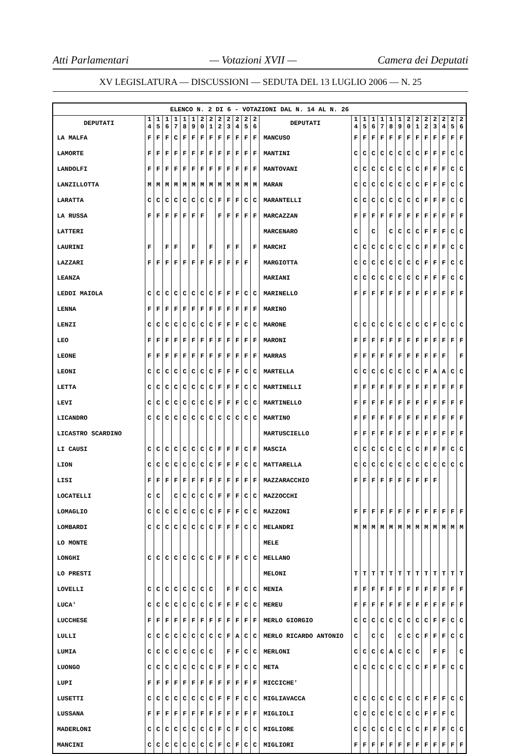Atti Parlamentari — Votazioni XVII — Camera dei Deputati
XV LEGISLATURA — DISCUSSIONI — SEDUTA DEL 13 LUGLIO 2006 — N. 25
| ELENCO N. 2 DI 6 - VOTAZIONI DAL N. 14 AL N. 26 | | | | | | | | | | | | | | | | | | | | | | | | | | | |
| --- | --- | --- | --- | --- | --- | --- | --- | --- | --- | --- | --- | --- | --- | --- | --- | --- | --- | --- | --- | --- | --- | --- | --- | --- | --- | --- | --- |
| DEPUTATI | 1 4 | 1 5 | 1 6 | 1 7 | 1 8 | 1 9 | 2 0 | 2 1 | 2 2 | 2 3 | 2 4 | 2 5 | 2 6 | DEPUTATI | 1 4 | 1 5 | 1 6 | 1 7 | 1 8 | 1 9 | 2 0 | 2 1 | 2 2 | 2 3 | 2 4 | 2 5 | 2 6 |
| LA MALFA | F | F | F | C | F | F | F | F | F | F | F | F | F | MANCUSO | F | F | F | F | F | F | F | F | F | F | F | F | F |
| LAMORTE | F | F | F | F | F | F | F | F | F | F | F | F | F | MANTINI | C | C | C | C | C | C | C | C | F | F | F | C | C |
| LANDOLFI | F | F | F | F | F | F | F | F | F | F | F | F | F | MANTOVANI | C | C | C | C | C | C | C | C | F | F | F | C | C |
| LANZILLOTTA | M | M | M | M | M | M | M | M | M | M | M | M | M | MARAN | C | C | C | C | C | C | C | C | F | F | F | C | C |
| LARATTA | C | C | C | C | C | C | C | C | F | F | F | C | C | MARANTELLI | C | C | C | C | C | C | C | C | F | F | F | C | C |
| LA RUSSA | F | F | F | F | F | F | F | | F | F | F | F | F | MARCAZZAN | F | F | F | F | F | F | F | F | F | F | F | F | F |
| LATTERI | | | | | | | | | | | | | | MARCENARO | C | | C | | C | C | C | C | F | F | F | C | C |
| LAURINI | F | | F | F | | F | | F | | F | F | | F | MARCHI | C | C | C | C | C | C | C | C | F | F | F | C | C |
| LAZZARI | F | F | F | F | F | F | F | F | F | F | F | F | | MARGIOTTA | C | C | C | C | C | C | C | C | F | F | F | C | C |
| LEANZA | | | | | | | | | | | | | | MARIANI | C | C | C | C | C | C | C | C | F | F | F | C | C |
| LEDDI MAIOLA | C | C | C | C | C | C | C | C | F | F | F | C | C | MARINELLO | F | F | F | F | F | F | F | F | F | F | F | F | F |
| LENNA | F | F | F | F | F | F | F | F | F | F | F | F | F | MARINO | | | | | | | | | | | | | |
| LENZI | C | C | C | C | C | C | C | C | F | F | F | C | C | MARONE | C | C | C | C | C | C | C | C | C | F | C | C | C |
| LEO | F | F | F | F | F | F | F | F | F | F | F | F | F | MARONI | F | F | F | F | F | F | F | F | F | F | F | F | F |
| LEONE | F | F | F | F | F | F | F | F | F | F | F | F | F | MARRAS | F | F | F | F | F | F | F | F | F | F | F | | F |
| LEONI | C | C | C | C | C | C | C | C | F | F | F | C | C | MARTELLA | C | C | C | C | C | C | C | C | F | A | A | C | C |
| LETTA | C | C | C | C | C | C | C | C | F | F | F | C | C | MARTINELLI | F | F | F | F | F | F | F | F | F | F | F | F | F |
| LEVI | C | C | C | C | C | C | C | C | F | F | F | C | C | MARTINELLO | F | F | F | F | F | F | F | F | F | F | F | F | F |
| LICANDRO | C | C | C | C | C | C | C | C | C | C | C | C | C | MARTINO | F | F | F | F | F | F | F | F | F | F | F | F | F |
| LICASTRO SCARDINO | | | | | | | | | | | | | | MARTUSCIELLO | F | F | F | F | F | F | F | F | F | F | F | F | F |
| LI CAUSI | C | C | C | C | C | C | C | C | F | F | F | C | F | MASCIA | C | C | C | C | C | C | C | C | F | F | F | C | C |
| LION | C | C | C | C | C | C | C | C | F | F | F | C | C | MATTARELLA | C | C | C | C | C | C | C | C | C | C | C | C | C |
| LISI | F | F | F | F | F | F | F | F | F | F | F | F | F | MAZZARACCHIO | F | F | F | F | F | F | F | F | F | F | | | |
| LOCATELLI | C | C | | C | C | C | C | C | F | F | F | C | C | MAZZOCCHI | | | | | | | | | | | | | |
| LOMAGLIO | C | C | C | C | C | C | C | C | F | F | F | C | C | MAZZONI | F | F | F | F | F | F | F | F | F | F | F | F | F |
| LOMBARDI | C | C | C | C | C | C | C | C | F | F | F | C | C | MELANDRI | M | M | M | M | M | M | M | M | M | M | M | M | M |
| LO MONTE | | | | | | | | | | | | | | MELE | | | | | | | | | | | | | |
| LONGHI | C | C | C | C | C | C | C | C | F | F | F | C | C | MELLANO | | | | | | | | | | | | | |
| LO PRESTI | | | | | | | | | | | | | | MELONI | T | T | T | T | T | T | T | T | T | T | T | T | T |
| LOVELLI | C | C | C | C | C | C | C | C | | F | F | C | C | MENIA | F | F | F | F | F | F | F | F | F | F | F | F | F |
| LUCA' | C | C | C | C | C | C | C | C | F | F | F | C | C | MEREU | F | F | F | F | F | F | F | F | F | F | F | F | F |
| LUCCHESE | F | F | F | F | F | F | F | F | F | F | F | F | F | MERLO GIORGIO | C | C | C | C | C | C | C | C | C | F | F | C | C |
| LULLI | C | C | C | C | C | C | C | C | C | F | A | C | C | MERLO RICARDO ANTONIO | C | | C | C | | C | C | C | F | F | F | C | C |
| LUMIA | C | C | C | C | C | C | C | C | | F | F | C | C | MERLONI | C | C | C | C | A | C | C | C | | F | F | | C |
| LUONGO | C | C | C | C | C | C | C | C | F | F | F | C | C | META | C | C | C | C | C | C | C | C | F | F | F | C | C |
| LUPI | F | F | F | F | F | F | F | F | F | F | F | F | F | MICCICHE' | | | | | | | | | | | | | |
| LUSETTI | C | C | C | C | C | C | C | C | F | F | F | C | C | MIGLIAVACCA | C | C | C | C | C | C | C | C | F | F | F | C | C |
| LUSSANA | F | F | F | F | F | F | F | F | F | F | F | F | F | MIGLIOLI | C | C | C | C | C | C | C | C | F | F | F | C | |
| MADERLONI | C | C | C | C | C | C | C | C | F | C | F | C | C | MIGLIORE | C | C | C | C | C | C | C | C | F | F | F | C | C |
| MANCINI | C | C | C | C | C | C | C | C | F | C | F | C | C | MIGLIORI | F | F | F | F | F | F | F | F | F | F | F | F | F |